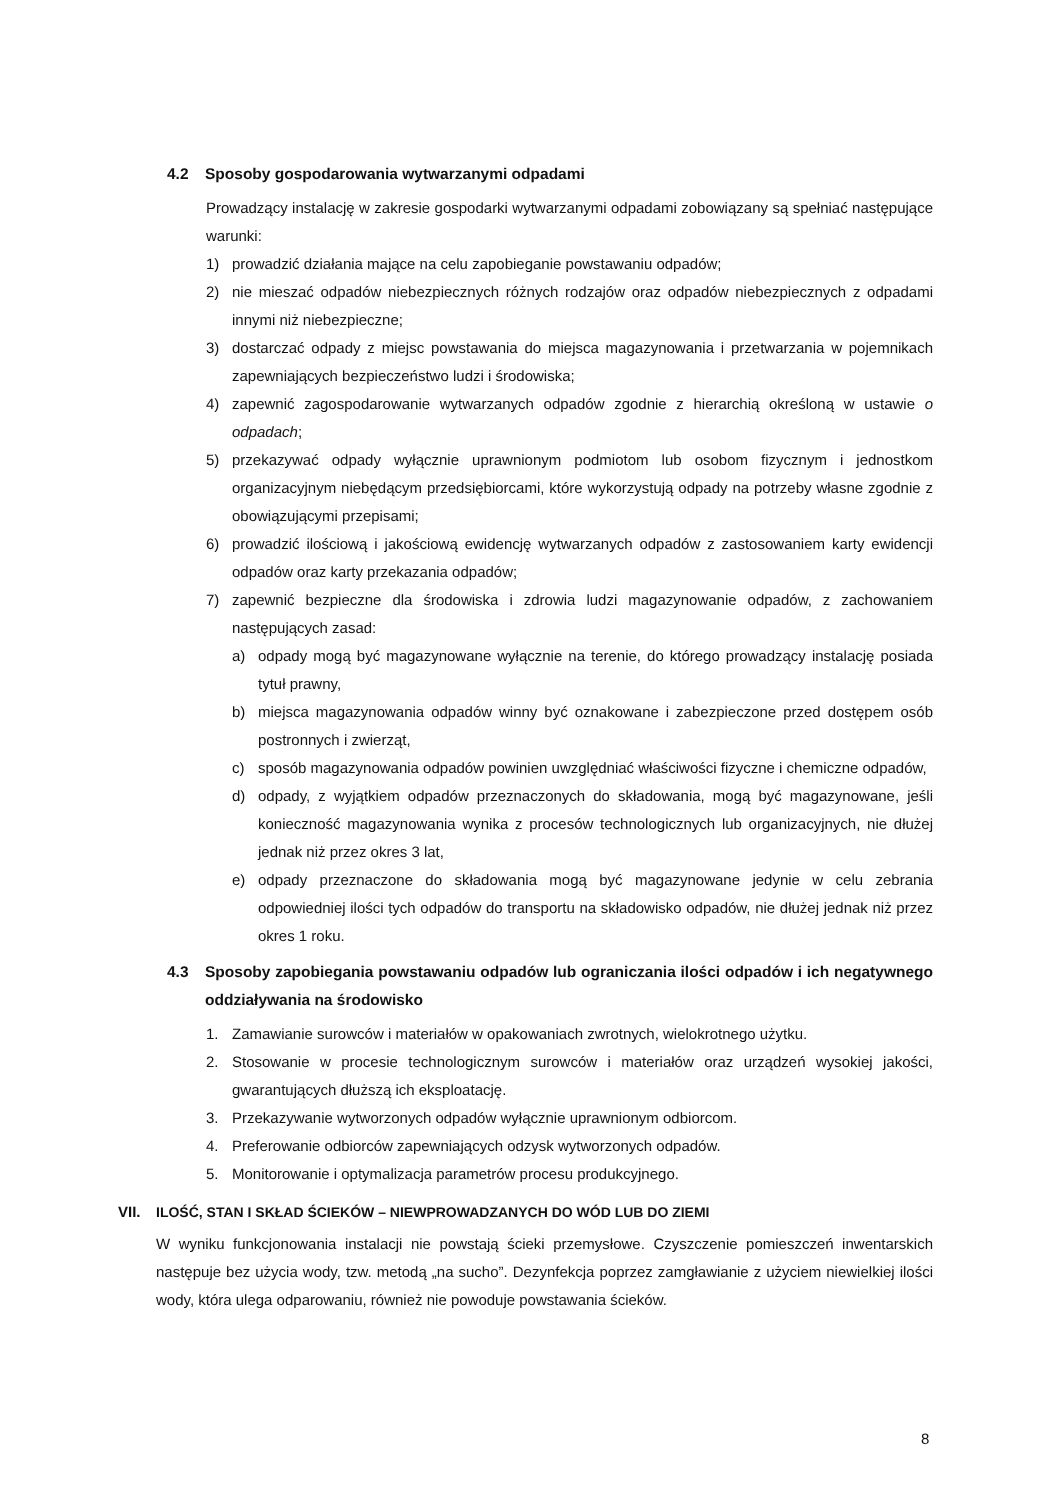4.2 Sposoby gospodarowania wytwarzanymi odpadami
Prowadzący instalację w zakresie gospodarki wytwarzanymi odpadami zobowiązany są spełniać następujące warunki:
1) prowadzić działania mające na celu zapobieganie powstawaniu odpadów;
2) nie mieszać odpadów niebezpiecznych różnych rodzajów oraz odpadów niebezpiecznych z odpadami innymi niż niebezpieczne;
3) dostarczać odpady z miejsc powstawania do miejsca magazynowania i przetwarzania w pojemnikach zapewniających bezpieczeństwo ludzi i środowiska;
4) zapewnić zagospodarowanie wytwarzanych odpadów zgodnie z hierarchią określoną w ustawie o odpadach;
5) przekazywać odpady wyłącznie uprawnionym podmiotom lub osobom fizycznym i jednostkom organizacyjnym niebędącym przedsiębiorcami, które wykorzystują odpady na potrzeby własne zgodnie z obowiązującymi przepisami;
6) prowadzić ilościową i jakościową ewidencję wytwarzanych odpadów z zastosowaniem karty ewidencji odpadów oraz karty przekazania odpadów;
7) zapewnić bezpieczne dla środowiska i zdrowia ludzi magazynowanie odpadów, z zachowaniem następujących zasad:
a) odpady mogą być magazynowane wyłącznie na terenie, do którego prowadzący instalację posiada tytuł prawny,
b) miejsca magazynowania odpadów winny być oznakowane i zabezpieczone przed dostępem osób postronnych i zwierząt,
c) sposób magazynowania odpadów powinien uwzględniać właściwości fizyczne i chemiczne odpadów,
d) odpady, z wyjątkiem odpadów przeznaczonych do składowania, mogą być magazynowane, jeśli konieczność magazynowania wynika z procesów technologicznych lub organizacyjnych, nie dłużej jednak niż przez okres 3 lat,
e) odpady przeznaczone do składowania mogą być magazynowane jedynie w celu zebrania odpowiedniej ilości tych odpadów do transportu na składowisko odpadów, nie dłużej jednak niż przez okres 1 roku.
4.3 Sposoby zapobiegania powstawaniu odpadów lub ograniczania ilości odpadów i ich negatywnego oddziaływania na środowisko
1. Zamawianie surowców i materiałów w opakowaniach zwrotnych, wielokrotnego użytku.
2. Stosowanie w procesie technologicznym surowców i materiałów oraz urządzeń wysokiej jakości, gwarantujących dłuższą ich eksploatację.
3. Przekazywanie wytworzonych odpadów wyłącznie uprawnionym odbiorcom.
4. Preferowanie odbiorców zapewniających odzysk wytworzonych odpadów.
5. Monitorowanie i optymalizacja parametrów procesu produkcyjnego.
VII. ILOŚĆ, STAN I SKŁAD ŚCIEKÓW – NIEWPROWADZANYCH DO WÓD LUB DO ZIEMI
W wyniku funkcjonowania instalacji nie powstają ścieki przemysłowe. Czyszczenie pomieszczeń inwentarskich następuje bez użycia wody, tzw. metodą „na sucho”. Dezynfekcja poprzez zamgławianie z użyciem niewielkiej ilości wody, która ulega odparowaniu, również nie powoduje powstawania ścieków.
8